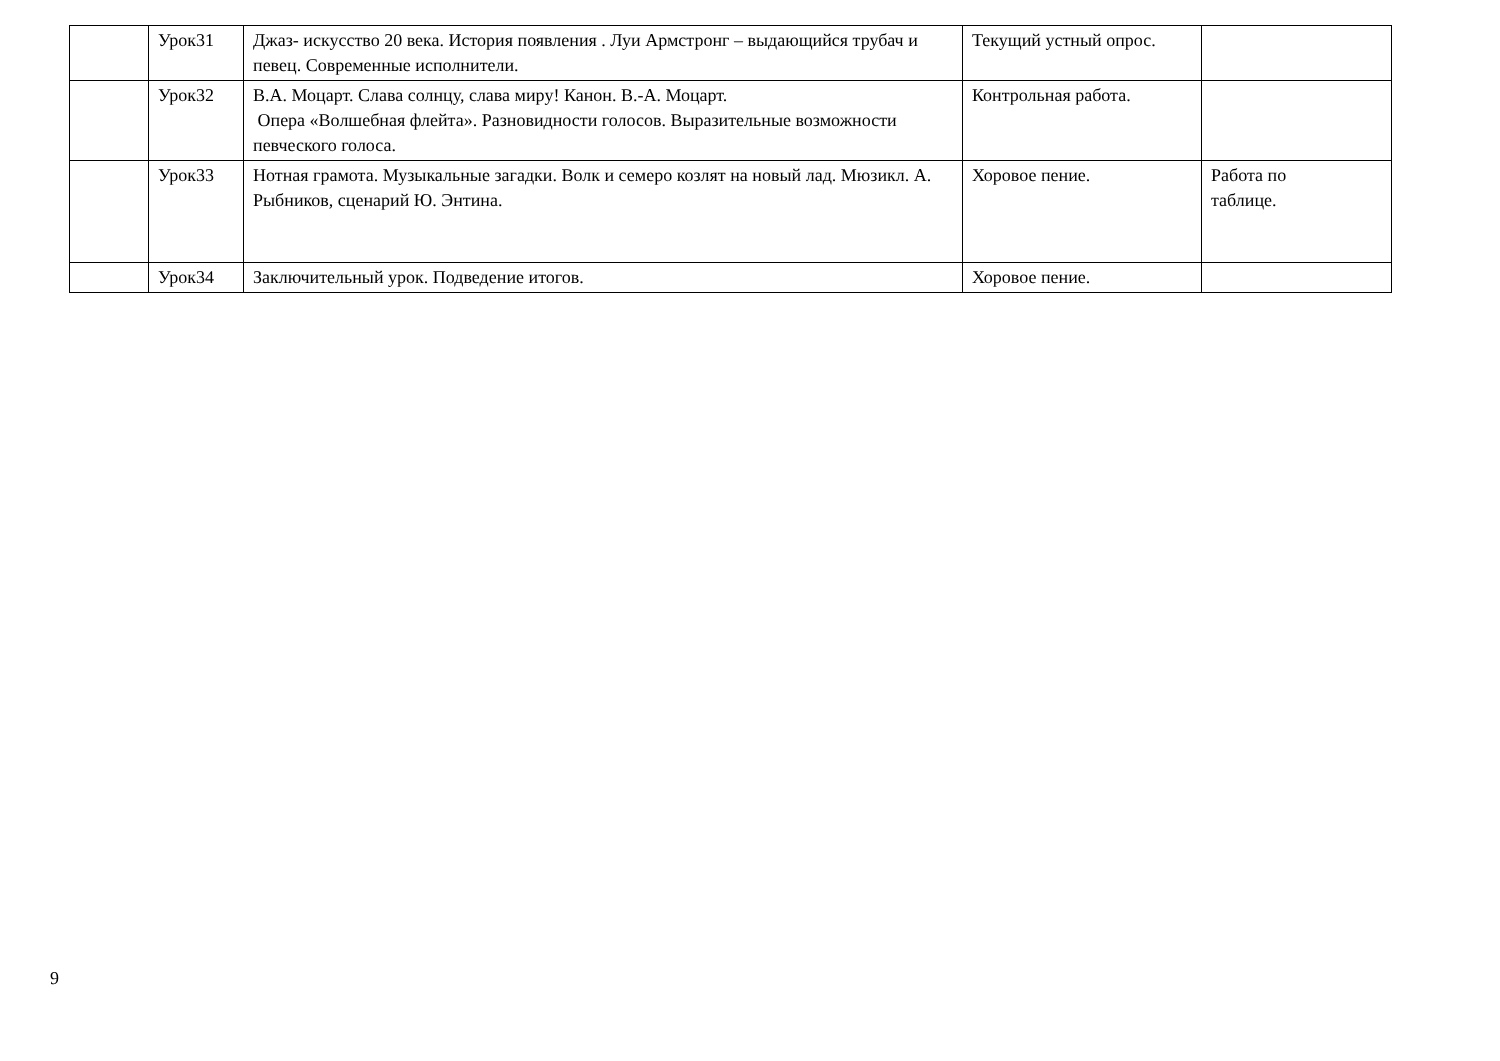| | Урок31 | Джаз- искусство 20 века. История появления . Луи Армстронг – выдающийся трубач и певец. Современные исполнители. | Текущий устный опрос. | |
| | Урок32 | В.А. Моцарт. Слава солнцу, слава миру! Канон. В.-А. Моцарт. Опера «Волшебная флейта». Разновидности голосов. Выразительные возможности певческого голоса. | Контрольная работа. | |
| | Урок33 | Нотная грамота. Музыкальные загадки. Волк и семеро козлят на новый лад. Мюзикл. А. Рыбников, сценарий Ю. Энтина. | Хоровое пение. | Работа по таблице. |
| | Урок34 | Заключительный урок. Подведение итогов. | Хоровое пение. | |
9